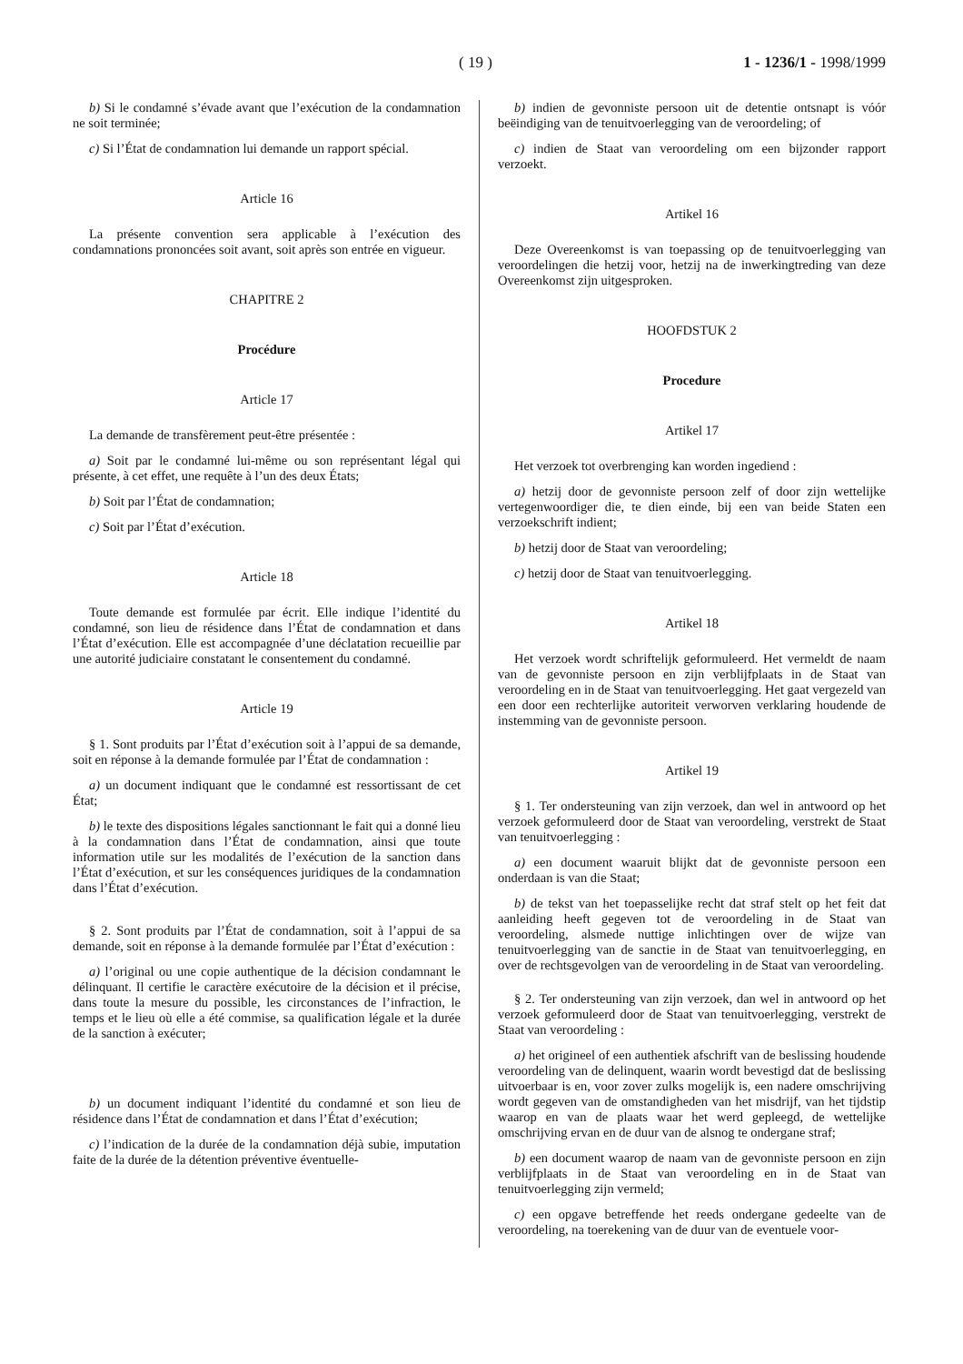( 19 ) 1 - 1236/1 - 1998/1999
b) Si le condamné s’évade avant que l’exécution de la condamnation ne soit terminée;
c) Si l’État de condamnation lui demande un rapport spécial.
Article 16
La présente convention sera applicable à l’exécution des condamnations prononcées soit avant, soit après son entrée en vigueur.
CHAPITRE 2
Procédure
Article 17
La demande de transfèrement peut-être présentée :
a) Soit par le condamné lui-même ou son représentant légal qui présente, à cet effet, une requête à l’un des deux États;
b) Soit par l’État de condamnation;
c) Soit par l’État d’exécution.
Article 18
Toute demande est formulée par écrit. Elle indique l’identité du condamné, son lieu de résidence dans l’État de condamnation et dans l’État d’exécution. Elle est accompagnée d’une déclatation recueillie par une autorité judiciaire constatant le consentement du condamné.
Article 19
§ 1. Sont produits par l’État d’exécution soit à l’appui de sa demande, soit en réponse à la demande formulée par l’État de condamnation :
a) un document indiquant que le condamné est ressortissant de cet État;
b) le texte des dispositions légales sanctionnant le fait qui a donné lieu à la condamnation dans l’État de condamnation, ainsi que toute information utile sur les modalités de l’exécution de la sanction dans l’État d’exécution, et sur les conséquences juridiques de la condamnation dans l’État d’exécution.
§ 2. Sont produits par l’État de condamnation, soit à l’appui de sa demande, soit en réponse à la demande formulée par l’État d’exécution :
a) l’original ou une copie authentique de la décision condamnant le délinquant. Il certifie le caractère exécutoire de la décision et il précise, dans toute la mesure du possible, les circonstances de l’infraction, le temps et le lieu où elle a été commise, sa qualification légale et la durée de la sanction à exécuter;
b) un document indiquant l’identité du condamné et son lieu de résidence dans l’État de condamnation et dans l’État d’exécution;
c) l’indication de la durée de la condamnation déjà subie, imputation faite de la durée de la détention préventive éventuelle-
b) indien de gevonniste persoon uit de detentie ontsnapt is vóór beëindiging van de tenuitvoerlegging van de veroordeling; of
c) indien de Staat van veroordeling om een bijzonder rapport verzoekt.
Artikel 16
Deze Overeenkomst is van toepassing op de tenuitvoerlegging van veroordelingen die hetzij voor, hetzij na de inwerkingtreding van deze Overeenkomst zijn uitgesproken.
HOOFDSTUK 2
Procedure
Artikel 17
Het verzoek tot overbrenging kan worden ingediend :
a) hetzij door de gevonniste persoon zelf of door zijn wettelijke vertegenwoordiger die, te dien einde, bij een van beide Staten een verzoekschrift indient;
b) hetzij door de Staat van veroordeling;
c) hetzij door de Staat van tenuitvoerlegging.
Artikel 18
Het verzoek wordt schriftelijk geformuleerd. Het vermeldt de naam van de gevonniste persoon en zijn verblijfplaats in de Staat van veroordeling en in de Staat van tenuitvoerlegging. Het gaat vergezeld van een door een rechterlijke autoriteit verworven verklaring houdende de instemming van de gevonniste persoon.
Artikel 19
§ 1. Ter ondersteuning van zijn verzoek, dan wel in antwoord op het verzoek geformuleerd door de Staat van veroordeling, verstrekt de Staat van tenuitvoerlegging :
a) een document waaruit blijkt dat de gevonniste persoon een onderdaan is van die Staat;
b) de tekst van het toepasselijke recht dat straf stelt op het feit dat aanleiding heeft gegeven tot de veroordeling in de Staat van veroordeling, alsmede nuttige inlichtingen over de wijze van tenuitvoerlegging van de sanctie in de Staat van tenuitvoerlegging, en over de rechtsgevolgen van de veroordeling in de Staat van veroordeling.
§ 2. Ter ondersteuning van zijn verzoek, dan wel in antwoord op het verzoek geformuleerd door de Staat van tenuitvoerlegging, verstrekt de Staat van veroordeling :
a) het origineel of een authentiek afschrift van de beslissing houdende veroordeling van de delinquent, waarin wordt bevestigd dat de beslissing uitvoerbaar is en, voor zover zulks mogelijk is, een nadere omschrijving wordt gegeven van de omstandigheden van het misdrijf, van het tijdstip waarop en van de plaats waar het werd gepleegd, de wettelijke omschrijving ervan en de duur van de alsnog te ondergane straf;
b) een document waarop de naam van de gevonniste persoon en zijn verblijfplaats in de Staat van veroordeling en in de Staat van tenuitvoerlegging zijn vermeld;
c) een opgave betreffende het reeds ondergane gedeelte van de veroordeling, na toerekening van de duur van de eventuele voor-